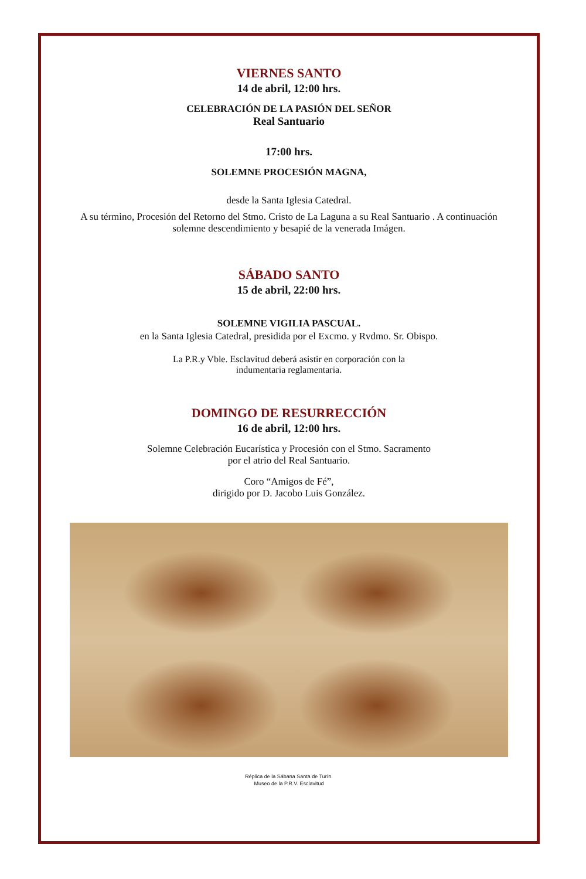VIERNES SANTO
14 de abril, 12:00 hrs.
CELEBRACIÓN DE LA PASIÓN DEL SEÑOR
Real Santuario
17:00 hrs.
SOLEMNE PROCESIÓN MAGNA,
desde la Santa Iglesia Catedral.
A su término, Procesión del Retorno del Stmo. Cristo de La Laguna a su Real Santuario . A continuación solemne descendimiento y besapié de la venerada Imágen.
SÁBADO SANTO
15 de abril, 22:00 hrs.
SOLEMNE VIGILIA PASCUAL.
en la Santa Iglesia Catedral, presidida por el Excmo. y Rvdmo. Sr. Obispo.
La P.R.y Vble. Esclavitud deberá asistir en corporación con la
indumentaria reglamentaria.
DOMINGO DE RESURRECCIÓN
16 de abril, 12:00 hrs.
Solemne Celebración Eucarística y Procesión con el Stmo. Sacramento
por el atrio del Real Santuario.
Coro “Amigos de Fé”,
dirigido por D. Jacobo Luis González.
Réplica de la Sábana Santa de Turín.
Museo de la P.R.V. Esclavitud